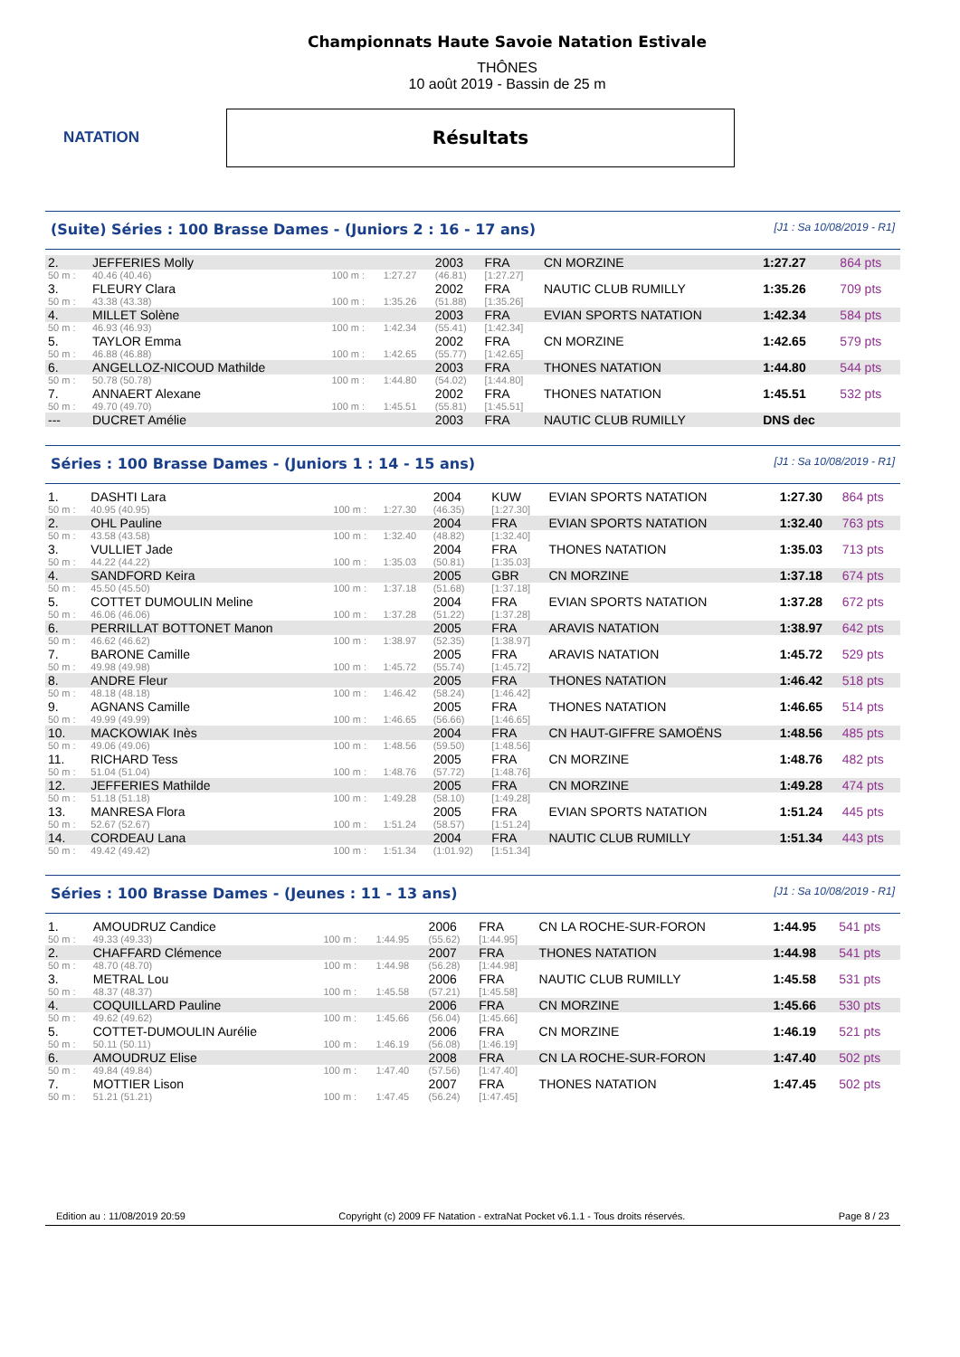NATATION
Championnats Haute Savoie Natation Estivale
THÔNES
10 août 2019 - Bassin de 25 m
Résultats
(Suite) Séries : 100 Brasse Dames - (Juniors 2 : 16 - 17 ans) [J1 : Sa 10/08/2019 - R1]
| 2. | JEFFERIES Molly | | | 2003 | FRA | CN MORZINE | 1:27.27 | 864 pts |
| 50 m : | 40.46 (40.46) | 100 m : | 1:27.27 | (46.81) | [1:27.27] | | | |
| 3. | FLEURY Clara | | | 2002 | FRA | NAUTIC CLUB RUMILLY | 1:35.26 | 709 pts |
| 50 m : | 43.38 (43.38) | 100 m : | 1:35.26 | (51.88) | [1:35.26] | | | |
| 4. | MILLET Solène | | | 2003 | FRA | EVIAN SPORTS NATATION | 1:42.34 | 584 pts |
| 50 m : | 46.93 (46.93) | 100 m : | 1:42.34 | (55.41) | [1:42.34] | | | |
| 5. | TAYLOR Emma | | | 2002 | FRA | CN MORZINE | 1:42.65 | 579 pts |
| 50 m : | 46.88 (46.88) | 100 m : | 1:42.65 | (55.77) | [1:42.65] | | | |
| 6. | ANGELLOZ-NICOUD Mathilde | | | 2003 | FRA | THONES NATATION | 1:44.80 | 544 pts |
| 50 m : | 50.78 (50.78) | 100 m : | 1:44.80 | (54.02) | [1:44.80] | | | |
| 7. | ANNAERT Alexane | | | 2002 | FRA | THONES NATATION | 1:45.51 | 532 pts |
| 50 m : | 49.70 (49.70) | 100 m : | 1:45.51 | (55.81) | [1:45.51] | | | |
| --- | DUCRET Amélie | | | 2003 | FRA | NAUTIC CLUB RUMILLY | DNS dec | |
Séries : 100 Brasse Dames - (Juniors 1 : 14 - 15 ans) [J1 : Sa 10/08/2019 - R1]
| 1. | DASHTI Lara | | | 2004 | KUW | EVIAN SPORTS NATATION | 1:27.30 | 864 pts |
| 50 m : | 40.95 (40.95) | 100 m : | 1:27.30 | (46.35) | [1:27.30] | | | |
| 2. | OHL Pauline | | | 2004 | FRA | EVIAN SPORTS NATATION | 1:32.40 | 763 pts |
| 50 m : | 43.58 (43.58) | 100 m : | 1:32.40 | (48.82) | [1:32.40] | | | |
| 3. | VULLIET Jade | | | 2004 | FRA | THONES NATATION | 1:35.03 | 713 pts |
| 50 m : | 44.22 (44.22) | 100 m : | 1:35.03 | (50.81) | [1:35.03] | | | |
| 4. | SANDFORD Keira | | | 2005 | GBR | CN MORZINE | 1:37.18 | 674 pts |
| 50 m : | 45.50 (45.50) | 100 m : | 1:37.18 | (51.68) | [1:37.18] | | | |
| 5. | COTTET DUMOULIN Meline | | | 2004 | FRA | EVIAN SPORTS NATATION | 1:37.28 | 672 pts |
| 50 m : | 46.06 (46.06) | 100 m : | 1:37.28 | (51.22) | [1:37.28] | | | |
| 6. | PERRILLAT BOTTONET Manon | | | 2005 | FRA | ARAVIS NATATION | 1:38.97 | 642 pts |
| 50 m : | 46.62 (46.62) | 100 m : | 1:38.97 | (52.35) | [1:38.97] | | | |
| 7. | BARONE Camille | | | 2005 | FRA | ARAVIS NATATION | 1:45.72 | 529 pts |
| 50 m : | 49.98 (49.98) | 100 m : | 1:45.72 | (55.74) | [1:45.72] | | | |
| 8. | ANDRE Fleur | | | 2005 | FRA | THONES NATATION | 1:46.42 | 518 pts |
| 50 m : | 48.18 (48.18) | 100 m : | 1:46.42 | (58.24) | [1:46.42] | | | |
| 9. | AGNANS Camille | | | 2005 | FRA | THONES NATATION | 1:46.65 | 514 pts |
| 50 m : | 49.99 (49.99) | 100 m : | 1:46.65 | (56.66) | [1:46.65] | | | |
| 10. | MACKOWIAK Inès | | | 2004 | FRA | CN HAUT-GIFFRE SAMOËNS | 1:48.56 | 485 pts |
| 50 m : | 49.06 (49.06) | 100 m : | 1:48.56 | (59.50) | [1:48.56] | | | |
| 11. | RICHARD Tess | | | 2005 | FRA | CN MORZINE | 1:48.76 | 482 pts |
| 50 m : | 51.04 (51.04) | 100 m : | 1:48.76 | (57.72) | [1:48.76] | | | |
| 12. | JEFFERIES Mathilde | | | 2005 | FRA | CN MORZINE | 1:49.28 | 474 pts |
| 50 m : | 51.18 (51.18) | 100 m : | 1:49.28 | (58.10) | [1:49.28] | | | |
| 13. | MANRESA Flora | | | 2005 | FRA | EVIAN SPORTS NATATION | 1:51.24 | 445 pts |
| 50 m : | 52.67 (52.67) | 100 m : | 1:51.24 | (58.57) | [1:51.24] | | | |
| 14. | CORDEAU Lana | | | 2004 | FRA | NAUTIC CLUB RUMILLY | 1:51.34 | 443 pts |
| 50 m : | 49.42 (49.42) | 100 m : | 1:51.34 | (1:01.92) | [1:51.34] | | | |
Séries : 100 Brasse Dames - (Jeunes : 11 - 13 ans) [J1 : Sa 10/08/2019 - R1]
| 1. | AMOUDRUZ Candice | | | 2006 | FRA | CN LA ROCHE-SUR-FORON | 1:44.95 | 541 pts |
| 50 m : | 49.33 (49.33) | 100 m : | 1:44.95 | (55.62) | [1:44.95] | | | |
| 2. | CHAFFARD Clémence | | | 2007 | FRA | THONES NATATION | 1:44.98 | 541 pts |
| 50 m : | 48.70 (48.70) | 100 m : | 1:44.98 | (56.28) | [1:44.98] | | | |
| 3. | METRAL Lou | | | 2006 | FRA | NAUTIC CLUB RUMILLY | 1:45.58 | 531 pts |
| 50 m : | 48.37 (48.37) | 100 m : | 1:45.58 | (57.21) | [1:45.58] | | | |
| 4. | COQUILLARD Pauline | | | 2006 | FRA | CN MORZINE | 1:45.66 | 530 pts |
| 50 m : | 49.62 (49.62) | 100 m : | 1:45.66 | (56.04) | [1:45.66] | | | |
| 5. | COTTET-DUMOULIN Aurélie | | | 2006 | FRA | CN MORZINE | 1:46.19 | 521 pts |
| 50 m : | 50.11 (50.11) | 100 m : | 1:46.19 | (56.08) | [1:46.19] | | | |
| 6. | AMOUDRUZ Elise | | | 2008 | FRA | CN LA ROCHE-SUR-FORON | 1:47.40 | 502 pts |
| 50 m : | 49.84 (49.84) | 100 m : | 1:47.40 | (57.56) | [1:47.40] | | | |
| 7. | MOTTIER Lison | | | 2007 | FRA | THONES NATATION | 1:47.45 | 502 pts |
| 50 m : | 51.21 (51.21) | 100 m : | 1:47.45 | (56.24) | [1:47.45] | | | |
Edition au : 11/08/2019 20:59 Copyright (c) 2009 FF Natation - extraNat Pocket v6.1.1 - Tous droits réservés. Page 8 / 23